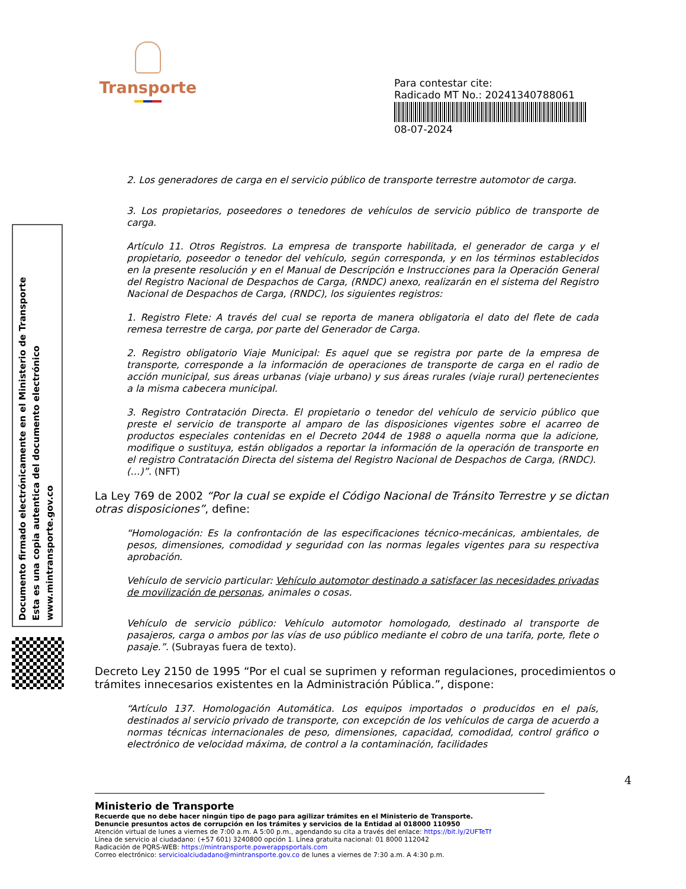Transporte
Para contestar cite:
Radicado MT No.: 20241340788061
08-07-2024
Documento firmado electrónicamente en el Ministerio de Transporte
Esta es una copia autentica del documento electrónico
www.mintransporte.gov.co
2. Los generadores de carga en el servicio público de transporte terrestre automotor de carga.
3. Los propietarios, poseedores o tenedores de vehículos de servicio público de transporte de carga.
Artículo 11. Otros Registros. La empresa de transporte habilitada, el generador de carga y el propietario, poseedor o tenedor del vehículo, según corresponda, y en los términos establecidos en la presente resolución y en el Manual de Descripción e Instrucciones para la Operación General del Registro Nacional de Despachos de Carga, (RNDC) anexo, realizarán en el sistema del Registro Nacional de Despachos de Carga, (RNDC), los siguientes registros:
1. Registro Flete: A través del cual se reporta de manera obligatoria el dato del flete de cada remesa terrestre de carga, por parte del Generador de Carga.
2. Registro obligatorio Viaje Municipal: Es aquel que se registra por parte de la empresa de transporte, corresponde a la información de operaciones de transporte de carga en el radio de acción municipal, sus áreas urbanas (viaje urbano) y sus áreas rurales (viaje rural) pertenecientes a la misma cabecera municipal.
3. Registro Contratación Directa. El propietario o tenedor del vehículo de servicio público que preste el servicio de transporte al amparo de las disposiciones vigentes sobre el acarreo de productos especiales contenidas en el Decreto 2044 de 1988 o aquella norma que la adicione, modifique o sustituya, están obligados a reportar la información de la operación de transporte en el registro Contratación Directa del sistema del Registro Nacional de Despachos de Carga, (RNDC).
(…)”. (NFT)
La Ley 769 de 2002 “Por la cual se expide el Código Nacional de Tránsito Terrestre y se dictan otras disposiciones”, define:
“Homologación: Es la confrontación de las especificaciones técnico-mecánicas, ambientales, de pesos, dimensiones, comodidad y seguridad con las normas legales vigentes para su respectiva aprobación.
Vehículo de servicio particular: Vehículo automotor destinado a satisfacer las necesidades privadas de movilización de personas, animales o cosas.
Vehículo de servicio público: Vehículo automotor homologado, destinado al transporte de pasajeros, carga o ambos por las vías de uso público mediante el cobro de una tarifa, porte, flete o pasaje.”. (Subrayas fuera de texto).
Decreto Ley 2150 de 1995 “Por el cual se suprimen y reforman regulaciones, procedimientos o trámites innecesarios existentes en la Administración Pública.”, dispone:
“Artículo 137. Homologación Automática. Los equipos importados o producidos en el país, destinados al servicio privado de transporte, con excepción de los vehículos de carga de acuerdo a normas técnicas internacionales de peso, dimensiones, capacidad, comodidad, control gráfico o electrónico de velocidad máxima, de control a la contaminación, facilidades
4
Ministerio de Transporte
Recuerde que no debe hacer ningún tipo de pago para agilizar trámites en el Ministerio de Transporte.
Denuncie presuntos actos de corrupción en los trámites y servicios de la Entidad al 018000 110950
Atención virtual de lunes a viernes de 7:00 a.m. A 5:00 p.m., agendando su cita a través del enlace: https://bit.ly/2UFTeTf
Línea de servicio al ciudadano: (+57 601) 3240800 opción 1. Línea gratuita nacional: 01 8000 112042
Radicación de PQRS-WEB: https://mintransporte.powerappsportals.com
Correo electrónico: servicioalciudadano@mintransporte.gov.co de lunes a viernes de 7:30 a.m. A 4:30 p.m.